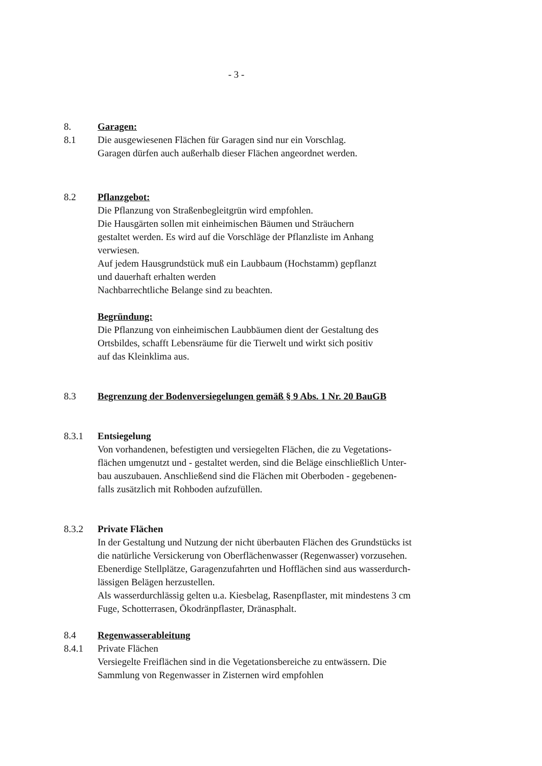- 3 -
8. Garagen:
8.1 Die ausgewiesenen Flächen für Garagen sind nur ein Vorschlag.
Garagen dürfen auch außerhalb dieser Flächen angeordnet werden.
8.2 Pflanzgebot:
Die Pflanzung von Straßenbegleitgrün wird empfohlen.
Die Hausgärten sollen mit einheimischen Bäumen und Sträuchern
gestaltet werden. Es wird auf die Vorschläge der Pflanzliste im Anhang
verwiesen.
Auf jedem Hausgrundstück muß ein Laubbaum (Hochstamm) gepflanzt
und dauerhaft erhalten werden
Nachbarrechtliche Belange sind zu beachten.
Begründung:
Die Pflanzung von einheimischen Laubbäumen dient der Gestaltung des
Ortsbildes, schafft Lebensräume für die Tierwelt und wirkt sich positiv
auf das Kleinklima aus.
8.3 Begrenzung der Bodenversiegelungen gemäß § 9 Abs. 1 Nr. 20 BauGB
8.3.1 Entsiegelung
Von vorhandenen, befestigten und versiegelten Flächen, die zu Vegetations-
flächen umgenutzt und - gestaltet werden, sind die Beläge einschließlich Unter-
bau auszubauen. Anschließend sind die Flächen mit Oberboden - gegebenen-
falls zusätzlich mit Rohboden aufzufüllen.
8.3.2 Private Flächen
In der Gestaltung und Nutzung der nicht überbauten Flächen des Grundstücks ist
die natürliche Versickerung von Oberflächenwasser (Regenwasser) vorzusehen.
Ebenerdige Stellplätze, Garagenzufahrten und Hofflächen sind aus wasserdurch-
lässigen Belägen herzustellen.
Als wasserdurchlässig gelten u.a. Kiesbelag, Rasenpflaster, mit mindestens 3 cm
Fuge, Schotterrasen, Ökodränpflaster, Dränasphalt.
8.4 Regenwasserableitung
8.4.1 Private Flächen
Versiegelte Freiflächen sind in die Vegetationsbereiche zu entwässern. Die
Sammlung von Regenwasser in Zisternen wird empfohlen